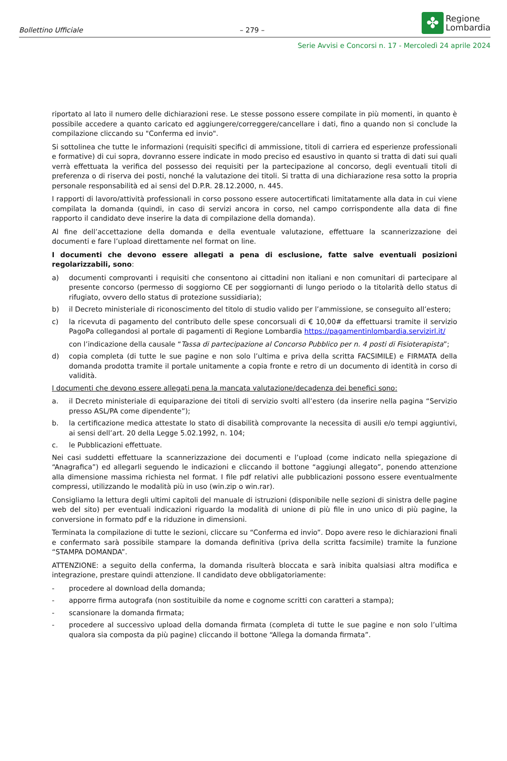Bollettino Ufficiale – 279 –
✤
Regione
Lombardia
Serie Avvisi e Concorsi n. 17 - Mercoledì 24 aprile 2024
riportato al lato il numero delle dichiarazioni rese. Le stesse possono essere compilate in più momenti, in quanto è possibile accedere a quanto caricato ed aggiungere/correggere/cancellare i dati, fino a quando non si conclude la compilazione cliccando su "Conferma ed invio".
Si sottolinea che tutte le informazioni (requisiti specifici di ammissione, titoli di carriera ed esperienze professionali e formative) di cui sopra, dovranno essere indicate in modo preciso ed esaustivo in quanto si tratta di dati sui quali verrà effettuata la verifica del possesso dei requisiti per la partecipazione al concorso, degli eventuali titoli di preferenza o di riserva dei posti, nonché la valutazione dei titoli. Si tratta di una dichiarazione resa sotto la propria personale responsabilità ed ai sensi del D.P.R. 28.12.2000, n. 445.
I rapporti di lavoro/attività professionali in corso possono essere autocertificati limitatamente alla data in cui viene compilata la domanda (quindi, in caso di servizi ancora in corso, nel campo corrispondente alla data di fine rapporto il candidato deve inserire la data di compilazione della domanda).
Al fine dell’accettazione della domanda e della eventuale valutazione, effettuare la scannerizzazione dei documenti e fare l’upload direttamente nel format on line.
I documenti che devono essere allegati a pena di esclusione, fatte salve eventuali posizioni regolarizzabili, sono:
a) documenti comprovanti i requisiti che consentono ai cittadini non italiani e non comunitari di partecipare al presente concorso (permesso di soggiorno CE per soggiornanti di lungo periodo o la titolarità dello status di rifugiato, ovvero dello status di protezione sussidiaria);
b) il Decreto ministeriale di riconoscimento del titolo di studio valido per l’ammissione, se conseguito all’estero;
c) la ricevuta di pagamento del contributo delle spese concorsuali di € 10,00# da effettuarsi tramite il servizio PagoPa collegandosi al portale di pagamenti di Regione Lombardia https://pagamentinlombardia.servizirl.it/
con l’indicazione della causale “Tassa di partecipazione al Concorso Pubblico per n. 4 posti di Fisioterapista”;
d) copia completa (di tutte le sue pagine e non solo l’ultima e priva della scritta FACSIMILE) e FIRMATA della domanda prodotta tramite il portale unitamente a copia fronte e retro di un documento di identità in corso di validità.
I documenti che devono essere allegati pena la mancata valutazione/decadenza dei benefici sono:
a. il Decreto ministeriale di equiparazione dei titoli di servizio svolti all’estero (da inserire nella pagina “Servizio presso ASL/PA come dipendente”);
b. la certificazione medica attestate lo stato di disabilità comprovante la necessita di ausili e/o tempi aggiuntivi, ai sensi dell’art. 20 della Legge 5.02.1992, n. 104;
c. le Pubblicazioni effettuate.
Nei casi suddetti effettuare la scannerizzazione dei documenti e l’upload (come indicato nella spiegazione di “Anagrafica”) ed allegarli seguendo le indicazioni e cliccando il bottone “aggiungi allegato”, ponendo attenzione alla dimensione massima richiesta nel format. I file pdf relativi alle pubblicazioni possono essere eventualmente compressi, utilizzando le modalità più in uso (win.zip o win.rar).
Consigliamo la lettura degli ultimi capitoli del manuale di istruzioni (disponibile nelle sezioni di sinistra delle pagine web del sito) per eventuali indicazioni riguardo la modalità di unione di più file in uno unico di più pagine, la conversione in formato pdf e la riduzione in dimensioni.
Terminata la compilazione di tutte le sezioni, cliccare su “Conferma ed invio”. Dopo avere reso le dichiarazioni finali e confermato sarà possibile stampare la domanda definitiva (priva della scritta facsimile) tramite la funzione “STAMPA DOMANDA”.
ATTENZIONE: a seguito della conferma, la domanda risulterà bloccata e sarà inibita qualsiasi altra modifica e integrazione, prestare quindi attenzione. Il candidato deve obbligatoriamente:
- procedere al download della domanda;
- apporre firma autografa (non sostituibile da nome e cognome scritti con caratteri a stampa);
- scansionare la domanda firmata;
- procedere al successivo upload della domanda firmata (completa di tutte le sue pagine e non solo l’ultima qualora sia composta da più pagine) cliccando il bottone “Allega la domanda firmata”.